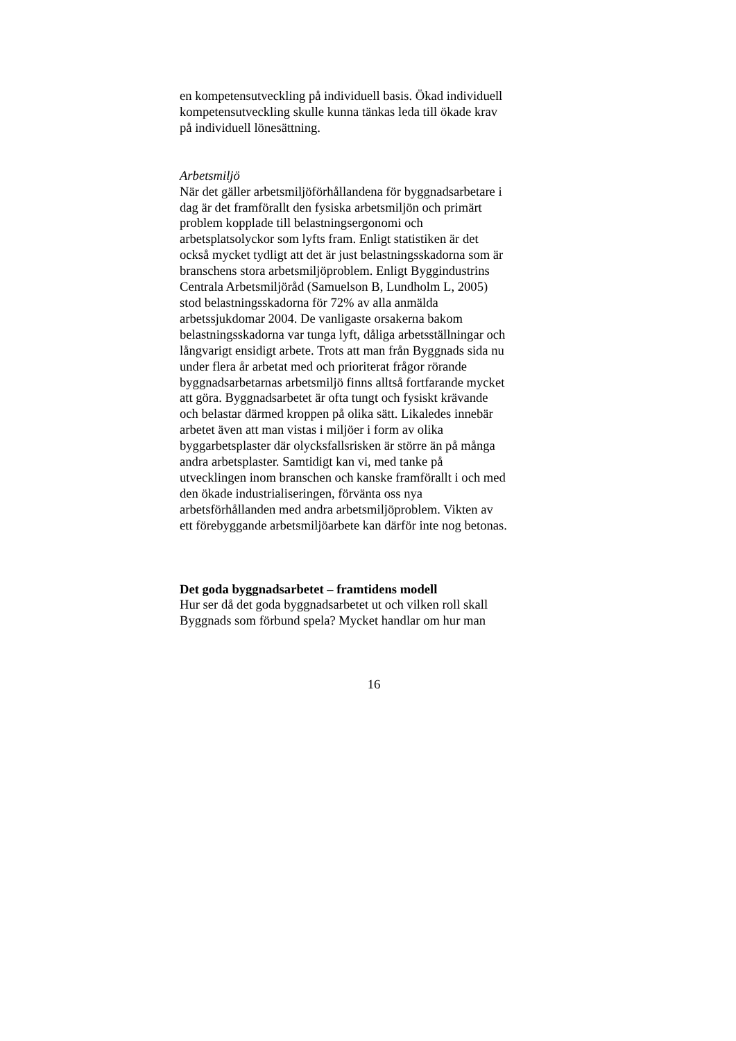en kompetensutveckling på individuell basis. Ökad individuell
kompetensutveckling skulle kunna tänkas leda till ökade krav
på individuell lönesättning.
Arbetsmiljö
När det gäller arbetsmiljöförhållandena för byggnadsarbetare i
dag är det framförallt den fysiska arbetsmiljön och primärt
problem kopplade till belastningsergonomi och
arbetsplatsolyckor som lyfts fram. Enligt statistiken är det
också mycket tydligt att det är just belastningsskadorna som är
branschens stora arbetsmiljöproblem. Enligt Byggindustrins
Centrala Arbetsmiljöråd (Samuelson B, Lundholm L, 2005)
stod belastningsskadorna för 72% av alla anmälda
arbetssjukdomar 2004. De vanligaste orsakerna bakom
belastningsskadorna var tunga lyft, dåliga arbetsställningar och
långvarigt ensidigt arbete. Trots att man från Byggnads sida nu
under flera år arbetat med och prioriterat frågor rörande
byggnadsarbetarnas arbetsmiljö finns alltså fortfarande mycket
att göra. Byggnadsarbetet är ofta tungt och fysiskt krävande
och belastar därmed kroppen på olika sätt. Likaledes innebär
arbetet även att man vistas i miljöer i form av olika
byggarbetsplaster där olycksfallsrisken är större än på många
andra arbetsplaster. Samtidigt kan vi, med tanke på
utvecklingen inom branschen och kanske framförallt i och med
den ökade industrialiseringen, förvänta oss nya
arbetsförhållanden med andra arbetsmiljöproblem. Vikten av
ett förebyggande arbetsmiljöarbete kan därför inte nog betonas.
Det goda byggnadsarbetet – framtidens modell
Hur ser då det goda byggnadsarbetet ut och vilken roll skall
Byggnads som förbund spela? Mycket handlar om hur man
16